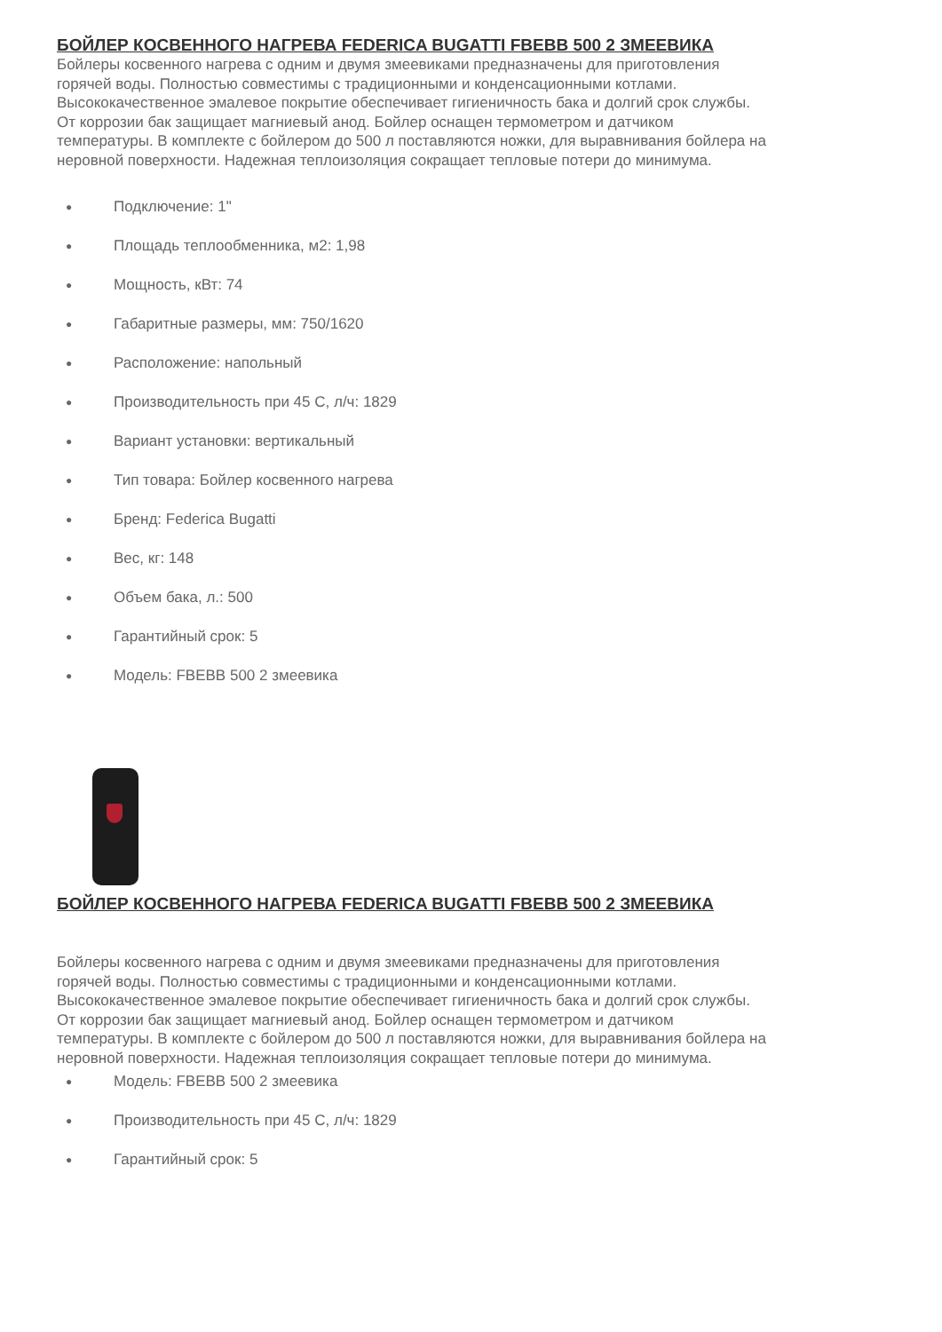БОЙЛЕР КОСВЕННОГО НАГРЕВА FEDERICA BUGATTI FBEBB 500 2 ЗМЕЕВИКА
Бойлеры косвенного нагрева с одним и двумя змеевиками предназначены для приготовления горячей воды. Полностью совместимы с традиционными и конденсационными котлами. Высококачественное эмалевое покрытие обеспечивает гигиеничность бака и долгий срок службы. От коррозии бак защищает магниевый анод. Бойлер оснащен термометром и датчиком температуры. В комплекте с бойлером до 500 л поставляются ножки, для выравнивания бойлера на неровной поверхности. Надежная теплоизоляция сокращает тепловые потери до минимума.
● Подключение: 1"
● Площадь теплообменника, м2: 1,98
● Мощность, кВт: 74
● Габаритные размеры, мм: 750/1620
● Расположение: напольный
● Производительность при 45 С, л/ч: 1829
● Вариант установки: вертикальный
● Тип товара: Бойлер косвенного нагрева
● Бренд: Federica Bugatti
● Вес, кг: 148
● Объем бака, л.: 500
● Гарантийный срок: 5
● Модель: FBEBB 500 2 змеевика
БОЙЛЕР КОСВЕННОГО НАГРЕВА FEDERICA BUGATTI FBEBB 500 2 ЗМЕЕВИКА
Бойлеры косвенного нагрева с одним и двумя змеевиками предназначены для приготовления горячей воды. Полностью совместимы с традиционными и конденсационными котлами. Высококачественное эмалевое покрытие обеспечивает гигиеничность бака и долгий срок службы. От коррозии бак защищает магниевый анод. Бойлер оснащен термометром и датчиком температуры. В комплекте с бойлером до 500 л поставляются ножки, для выравнивания бойлера на неровной поверхности. Надежная теплоизоляция сокращает тепловые потери до минимума.
● Модель: FBEBB 500 2 змеевика
● Производительность при 45 С, л/ч: 1829
● Гарантийный срок: 5